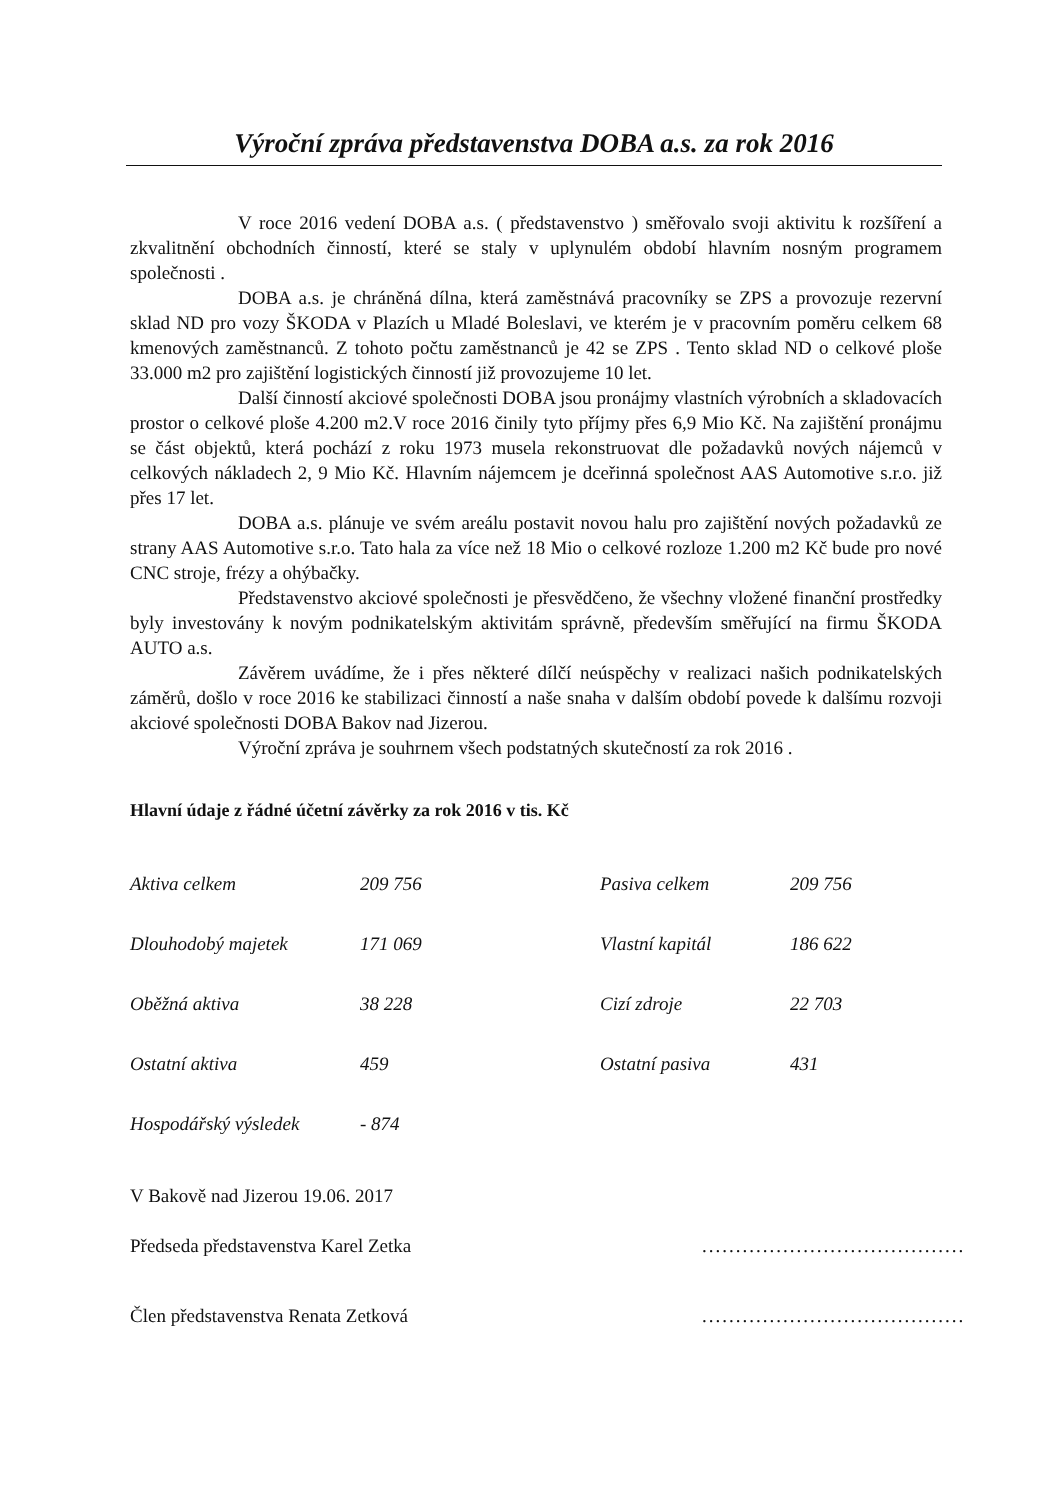Výroční zpráva představenstva DOBA a.s. za rok 2016
V roce 2016 vedení DOBA a.s. ( představenstvo ) směřovalo svoji aktivitu k rozšíření a zkvalitnění obchodních činností, které se staly v uplynulém období hlavním nosným programem společnosti .
DOBA a.s. je chráněná dílna, která zaměstnává pracovníky se ZPS a provozuje rezervní sklad ND pro vozy ŠKODA v Plazích u Mladé Boleslavi, ve kterém je v pracovním poměru celkem 68 kmenových zaměstnanců. Z tohoto počtu zaměstnanců je 42 se ZPS . Tento sklad ND o celkové ploše 33.000 m2 pro zajištění logistických činností již provozujeme 10 let.
Další činností akciové společnosti DOBA jsou pronájmy vlastních výrobních a skladovacích prostor o celkové ploše 4.200 m2.V roce 2016 činily tyto příjmy přes 6,9 Mio Kč. Na zajištění pronájmu se část objektů, která pochází z roku 1973 musela rekonstruovat dle požadavků nových nájemců v celkových nákladech 2, 9 Mio Kč. Hlavním nájemcem je dceřinná společnost AAS Automotive s.r.o. již přes 17 let.
DOBA a.s. plánuje ve svém areálu postavit novou halu pro zajištění nových požadavků ze strany AAS Automotive s.r.o. Tato hala za více než 18 Mio o celkové rozloze 1.200 m2 Kč bude pro nové CNC stroje, frézy a ohýbačky.
Představenstvo akciové společnosti je přesvědčeno, že všechny vložené finanční prostředky byly investovány k novým podnikatelským aktivitám správně, především směřující na firmu ŠKODA AUTO a.s.
Závěrem uvádíme, že i přes některé dílčí neúspěchy v realizaci našich podnikatelských záměrů, došlo v roce 2016 ke stabilizaci činností a naše snaha v dalším období povede k dalšímu rozvoji akciové společnosti DOBA Bakov nad Jizerou.
Výroční zpráva je souhrnem všech podstatných skutečností za rok 2016 .
Hlavní údaje z řádné účetní závěrky za rok 2016 v tis. Kč
| Aktiva celkem | 209 756 | Pasiva celkem | 209 756 |
| Dlouhodobý majetek | 171 069 | Vlastní kapitál | 186 622 |
| Oběžná aktiva | 38 228 | Cizí zdroje | 22 703 |
| Ostatní aktiva | 459 | Ostatní pasiva | 431 |
| Hospodářský výsledek | - 874 | | |
V Bakově nad Jizerou 19.06. 2017
Předseda představenstva Karel Zetka.......................................
Člen představenstva Renata Zetková.......................................